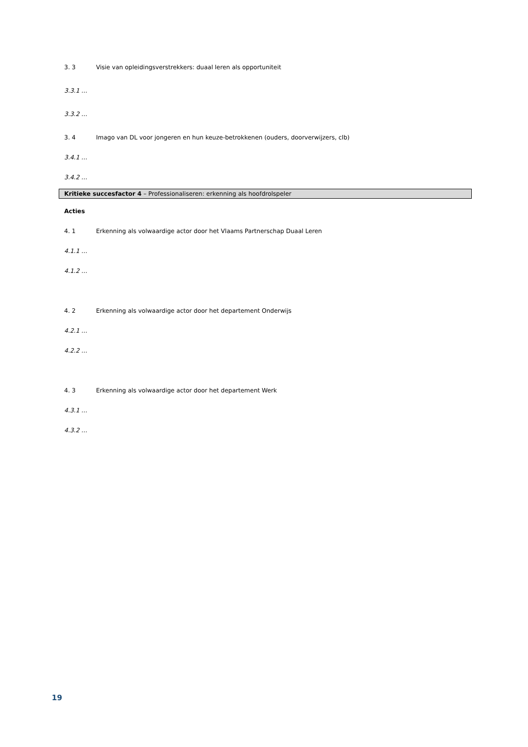3. 3 Visie van opleidingsverstrekkers: duaal leren als opportuniteit
3.3.1 …
3.3.2 …
3. 4 Imago van DL voor jongeren en hun keuze-betrokkenen (ouders, doorverwijzers, clb)
3.4.1 …
3.4.2 …
Kritieke succesfactor 4 – Professionaliseren: erkenning als hoofdrolspeler
Acties
4. 1 Erkenning als volwaardige actor door het Vlaams Partnerschap Duaal Leren
4.1.1 …
4.1.2 …
4. 2 Erkenning als volwaardige actor door het departement Onderwijs
4.2.1 …
4.2.2 …
4. 3 Erkenning als volwaardige actor door het departement Werk
4.3.1 …
4.3.2 …
19